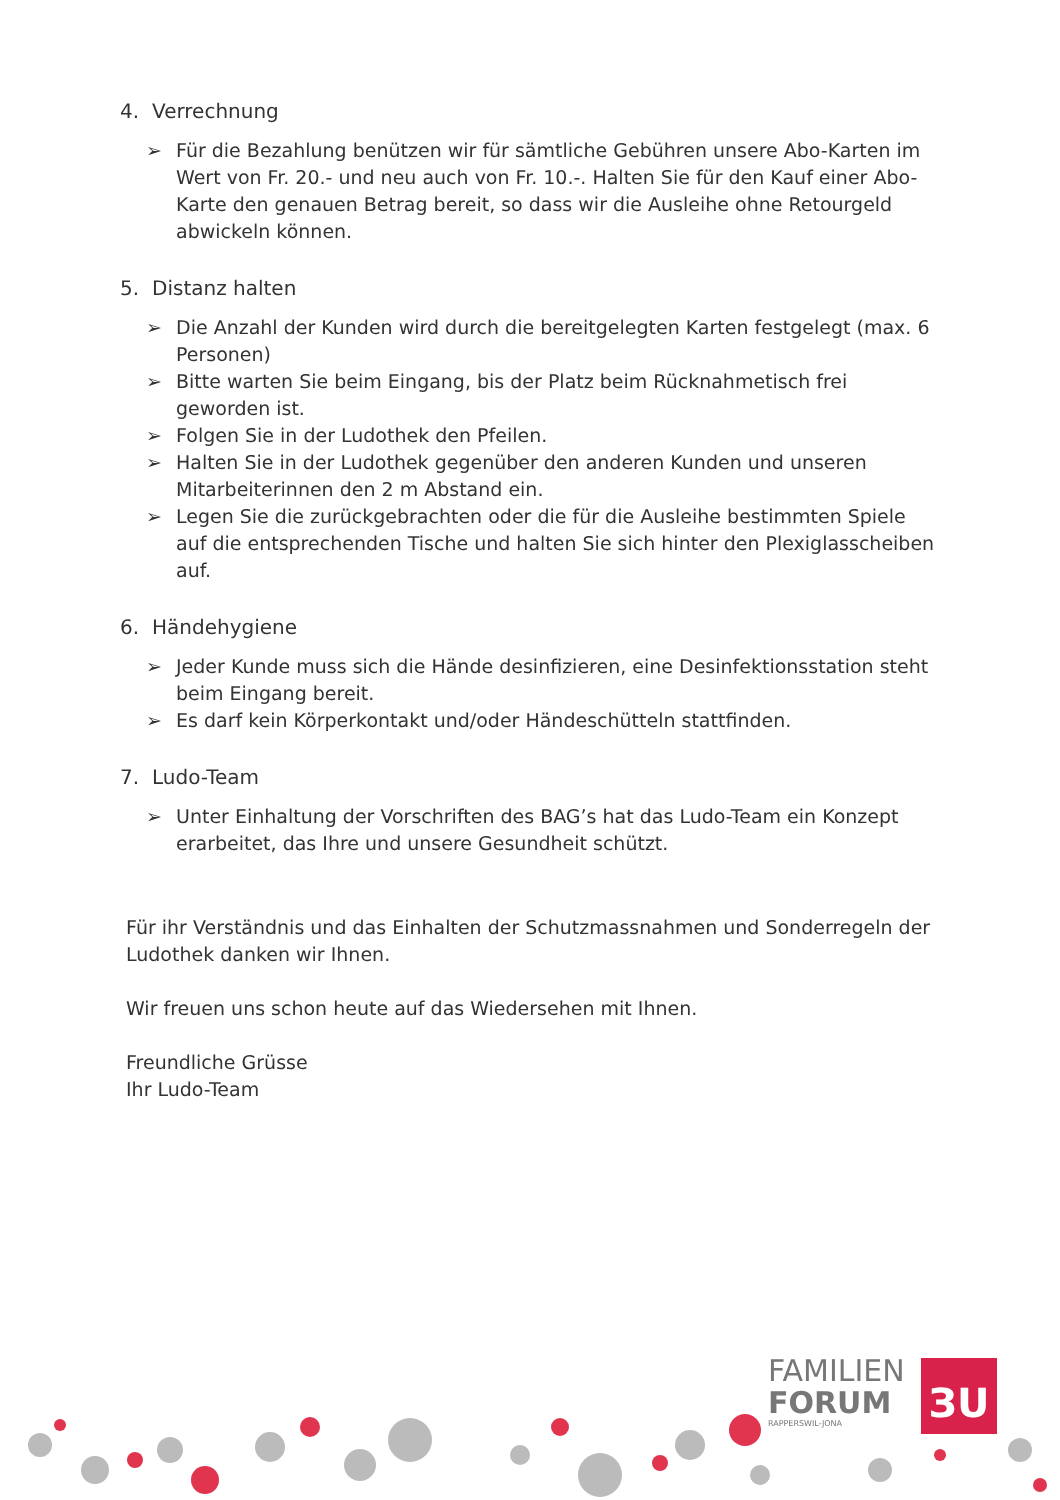4. Verrechnung
➢ Für die Bezahlung benützen wir für sämtliche Gebühren unsere Abo-Karten im Wert von Fr. 20.- und neu auch von Fr. 10.-. Halten Sie für den Kauf einer Abo-Karte den genauen Betrag bereit, so dass wir die Ausleihe ohne Retourgeld abwickeln können.
5. Distanz halten
➢ Die Anzahl der Kunden wird durch die bereitgelegten Karten festgelegt (max. 6 Personen)
➢ Bitte warten Sie beim Eingang, bis der Platz beim Rücknahmetisch frei geworden ist.
➢ Folgen Sie in der Ludothek den Pfeilen.
➢ Halten Sie in der Ludothek gegenüber den anderen Kunden und unseren Mitarbeiterinnen den 2 m Abstand ein.
➢ Legen Sie die zurückgebrachten oder die für die Ausleihe bestimmten Spiele auf die entsprechenden Tische und halten Sie sich hinter den Plexiglasscheiben auf.
6. Händehygiene
➢ Jeder Kunde muss sich die Hände desinfizieren, eine Desinfektionsstation steht beim Eingang bereit.
➢ Es darf kein Körperkontakt und/oder Händeschütteln stattfinden.
7. Ludo-Team
➢ Unter Einhaltung der Vorschriften des BAG’s hat das Ludo-Team ein Konzept erarbeitet, das Ihre und unsere Gesundheit schützt.
Für ihr Verständnis und das Einhalten der Schutzmassnahmen und Sonderregeln der Ludothek danken wir Ihnen.
Wir freuen uns schon heute auf das Wiedersehen mit Ihnen.
Freundliche Grüsse
Ihr Ludo-Team
FAMILIEN
FORUM
RAPPERSWIL-JONA
ЗU